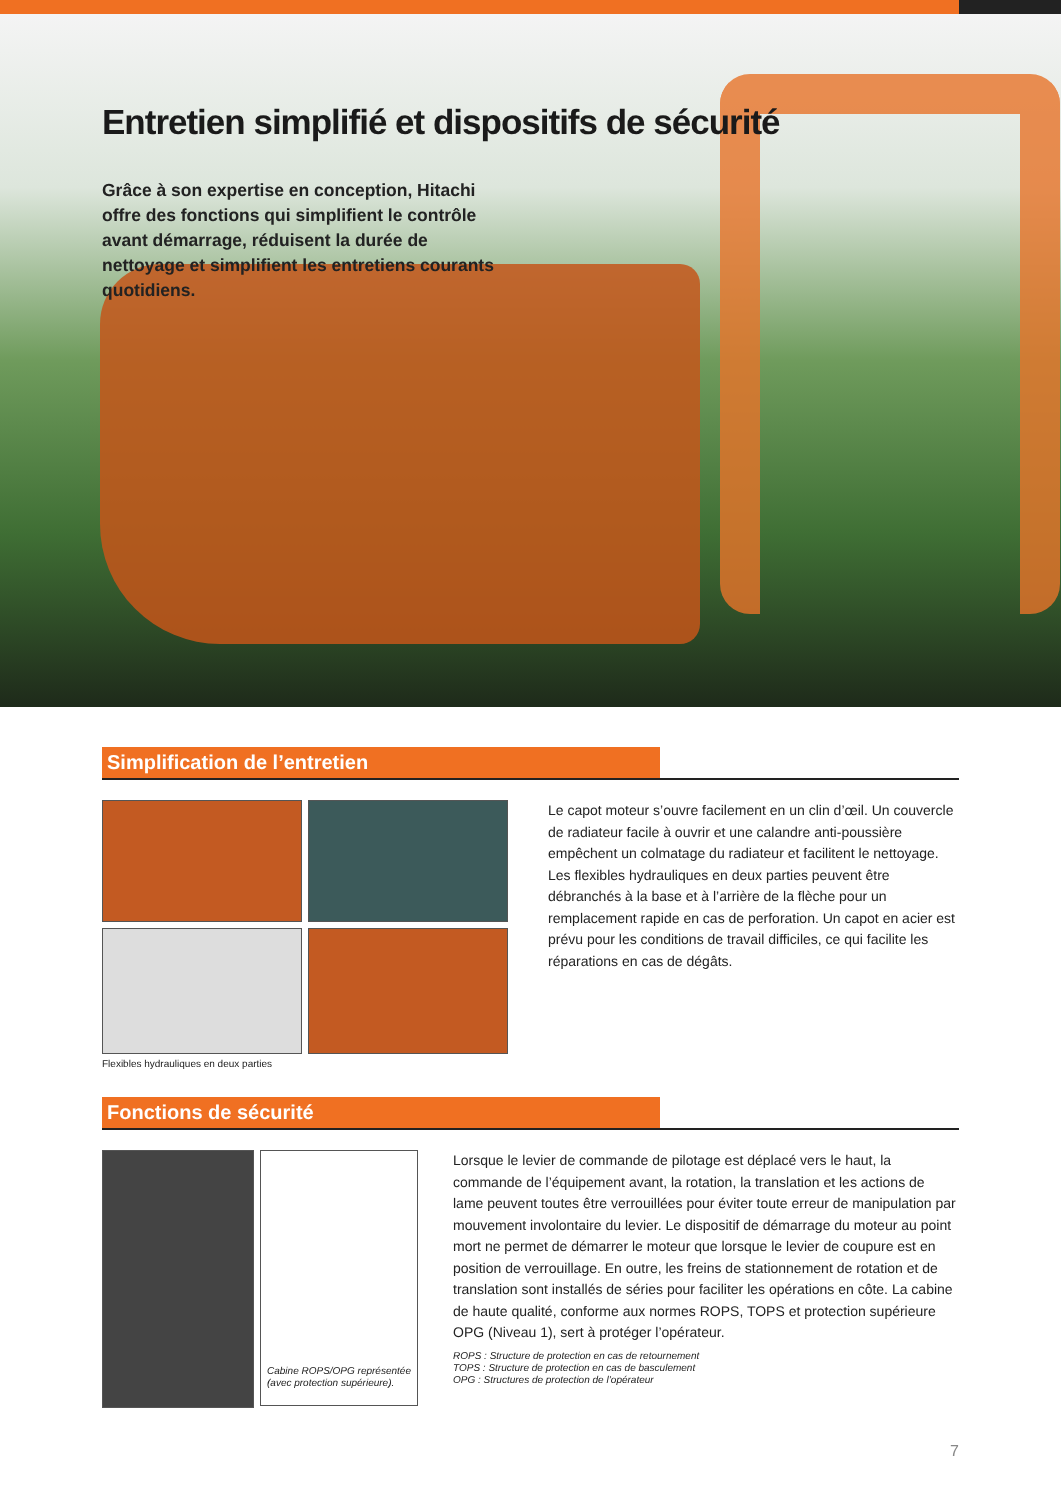Entretien simplifié et dispositifs de sécurité
Grâce à son expertise en conception, Hitachi offre des fonctions qui simplifient le contrôle avant démarrage, réduisent la durée de nettoyage et simplifient les entretiens courants quotidiens.
Simplification de l’entretien
Flexibles hydrauliques en deux parties
Le capot moteur s’ouvre facilement en un clin d’œil. Un couvercle de radiateur facile à ouvrir et une calandre anti-poussière empêchent un colmatage du radiateur et facilitent le nettoyage. Les flexibles hydrauliques en deux parties peuvent être débranchés à la base et à l’arrière de la flèche pour un remplacement rapide en cas de perforation. Un capot en acier est prévu pour les conditions de travail difficiles, ce qui facilite les réparations en cas de dégâts.
Fonctions de sécurité
Cabine ROPS/OPG représentée (avec protection supérieure).
Lorsque le levier de commande de pilotage est déplacé vers le haut, la commande de l’équipement avant, la rotation, la translation et les actions de lame peuvent toutes être verrouillées pour éviter toute erreur de manipulation par mouvement involontaire du levier. Le dispositif de démarrage du moteur au point mort ne permet de démarrer le moteur que lorsque le levier de coupure est en position de verrouillage. En outre, les freins de stationnement de rotation et de translation sont installés de séries pour faciliter les opérations en côte. La cabine de haute qualité, conforme aux normes ROPS, TOPS et protection supérieure OPG (Niveau 1), sert à protéger l’opérateur.
ROPS : Structure de protection en cas de retournement
TOPS : Structure de protection en cas de basculement
OPG : Structures de protection de l’opérateur
7